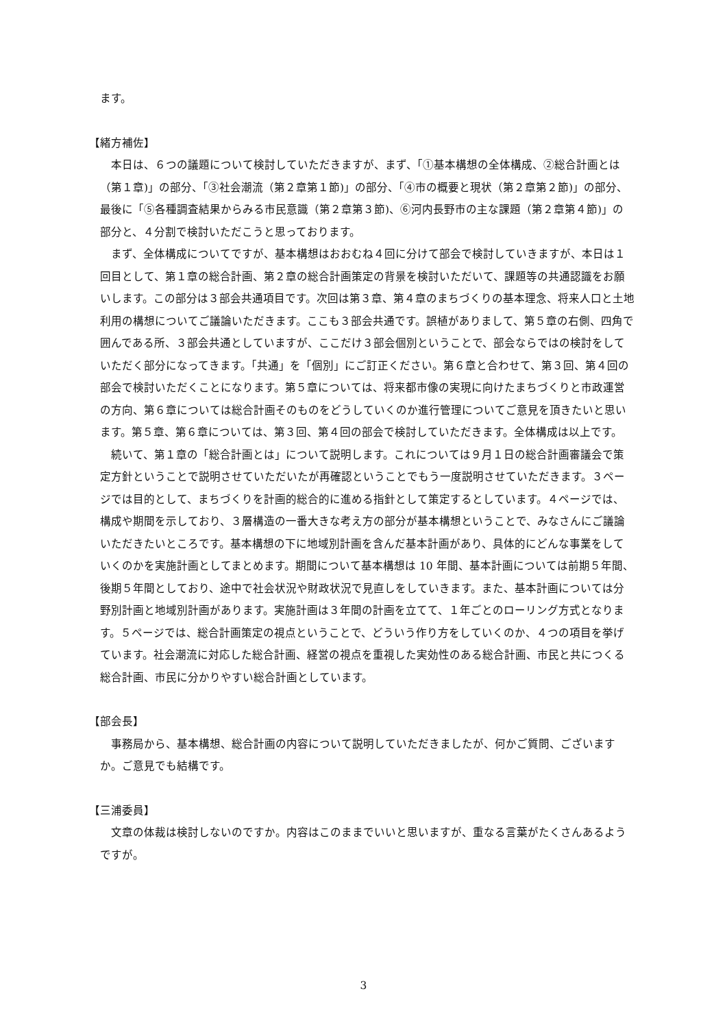ます。
【緒方補佐】
本日は、６つの議題について検討していただきますが、まず、「①基本構想の全体構成、②総合計画とは（第１章)」の部分、「③社会潮流（第２章第１節)」の部分、「④市の概要と現状（第２章第２節)」の部分、最後に「⑤各種調査結果からみる市民意識（第２章第３節)、⑥河内長野市の主な課題（第２章第４節)」の部分と、４分割で検討いただこうと思っております。
まず、全体構成についてですが、基本構想はおおむね４回に分けて部会で検討していきますが、本日は１回目として、第１章の総合計画、第２章の総合計画策定の背景を検討いただいて、課題等の共通認識をお願いします。この部分は３部会共通項目です。次回は第３章、第４章のまちづくりの基本理念、将来人口と土地利用の構想についてご議論いただきます。ここも３部会共通です。誤植がありまして、第５章の右側、四角で囲んである所、３部会共通としていますが、ここだけ３部会個別ということで、部会ならではの検討をしていただく部分になってきます。「共通」を「個別」にご訂正ください。第６章と合わせて、第３回、第４回の部会で検討いただくことになります。第５章については、将来都市像の実現に向けたまちづくりと市政運営の方向、第６章については総合計画そのものをどうしていくのか進行管理についてご意見を頂きたいと思います。第５章、第６章については、第３回、第４回の部会で検討していただきます。全体構成は以上です。
続いて、第１章の「総合計画とは」について説明します。これについては９月１日の総合計画審議会で策定方針ということで説明させていただいたが再確認ということでもう一度説明させていただきます。３ページでは目的として、まちづくりを計画的総合的に進める指針として策定するとしています。４ページでは、構成や期間を示しており、３層構造の一番大きな考え方の部分が基本構想ということで、みなさんにご議論いただきたいところです。基本構想の下に地域別計画を含んだ基本計画があり、具体的にどんな事業をしていくのかを実施計画としてまとめます。期間について基本構想は 10 年間、基本計画については前期５年間、後期５年間としており、途中で社会状況や財政状況で見直しをしていきます。また、基本計画については分野別計画と地域別計画があります。実施計画は３年間の計画を立てて、１年ごとのローリング方式となります。５ページでは、総合計画策定の視点ということで、どういう作り方をしていくのか、４つの項目を挙げています。社会潮流に対応した総合計画、経営の視点を重視した実効性のある総合計画、市民と共につくる総合計画、市民に分かりやすい総合計画としています。
【部会長】
事務局から、基本構想、総合計画の内容について説明していただきましたが、何かご質問、ございますか。ご意見でも結構です。
【三浦委員】
文章の体裁は検討しないのですか。内容はこのままでいいと思いますが、重なる言葉がたくさんあるようですが。
3